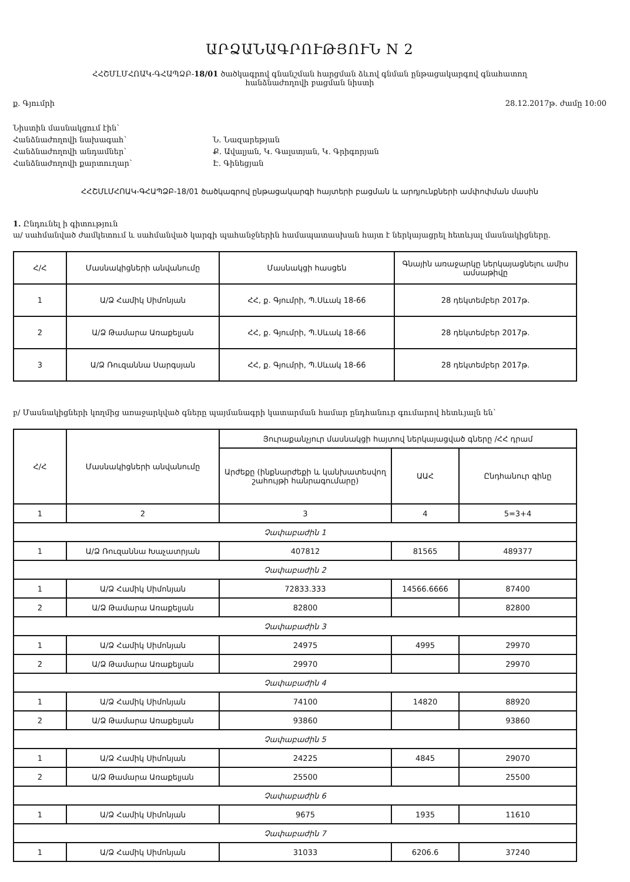ԱՐՁԱՆԱԳՐՈՒԹՅՈՒՆ N 2
ՀՀՇՄԼՄՀՈԱԿ-ԳՀԱՊՁԲ-18/01 ծածկագրով գնանշման հարցման ձևով գնման ընթացակարգով գնահատող
հանձնաժողովի բացման նիստի
ք. Գյումրի 28.12.2017թ. ժամը 10:00
Նիստին մասնակցում էին՝ Հանձնաժողովի նախագահ՝ Ն. Նազարեթյան Հանձնաժողովի անդամներ՝ Ք. Ավալյան, Կ. Գալստյան, Կ. Գրիգորյան Հանձնաժողովի քարտուղար՝ Է. Գինեցյան
ՀՀՇՄԼՄՀՈԱԿ-ԳՀԱՊՁԲ-18/01 ծածկագրով ընթացակարգի հայտերի բացման և արդյունքների ամփոփման մասին
1. Ընդունել ի գիտություն
ա/ սահմանված ժամկետում և սահմանված կարգի պահանջներին համապատասխան հայտ է ներկայացրել հետևյալ մասնակիցները.
| Հ/Հ | Մասնակիցների անվանումը | Մասնակցի հասցեն | Գնային առաջարկը ներկայացնելու ամիս ամսաթիվը |
| 1 | Ա/Ձ Համիկ Սիմոնյան | ՀՀ, ք. Գյումրի, Պ.Սևակ 18-66 | 28 դեկտեմբեր 2017թ. |
| 2 | Ա/Ձ Թամարա Առաքելյան | ՀՀ, ք. Գյումրի, Պ.Սևակ 18-66 | 28 դեկտեմբեր 2017թ. |
| 3 | Ա/Ձ Ռուզաննա Սարգսյան | ՀՀ, ք. Գյումրի, Պ.Սևակ 18-66 | 28 դեկտեմբեր 2017թ. |
բ/ Մասնակիցների կողմից առաջարկված գները պայմանագրի կատարման համար ընդհանուր գումարով հետևյալն են՝
| Հ/Հ | Մասնակիցների անվանումը | Յուրաքանչյուր մասնակցի հայտով ներկայացված գները /ՀՀ դրամ | | |
| | | Արժեքը (ինքնարժեքի և կանխատեսվող շահույթի հանրագումարը) | ԱԱՀ | Ընդհանուր գինը |
| 1 | 2 | 3 | 4 | 5=3+4 |
| Չափաբաժին 1 | | | | |
| 1 | Ա/Ձ Ռուզաննա Խաչատրյան | 407812 | 81565 | 489377 |
| Չափաբաժին 2 | | | | |
| 1 | Ա/Ձ Համիկ Սիմոնյան | 72833.333 | 14566.6666 | 87400 |
| 2 | Ա/Ձ Թամարա Առաքելյան | 82800 | | 82800 |
| Չափաբաժին 3 | | | | |
| 1 | Ա/Ձ Համիկ Սիմոնյան | 24975 | 4995 | 29970 |
| 2 | Ա/Ձ Թամարա Առաքելյան | 29970 | | 29970 |
| Չափաբաժին 4 | | | | |
| 1 | Ա/Ձ Համիկ Սիմոնյան | 74100 | 14820 | 88920 |
| 2 | Ա/Ձ Թամարա Առաքելյան | 93860 | | 93860 |
| Չափաբաժին 5 | | | | |
| 1 | Ա/Ձ Համիկ Սիմոնյան | 24225 | 4845 | 29070 |
| 2 | Ա/Ձ Թամարա Առաքելյան | 25500 | | 25500 |
| Չափաբաժին 6 | | | | |
| 1 | Ա/Ձ Համիկ Սիմոնյան | 9675 | 1935 | 11610 |
| Չափաբաժին 7 | | | | |
| 1 | Ա/Ձ Համիկ Սիմոնյան | 31033 | 6206.6 | 37240 |